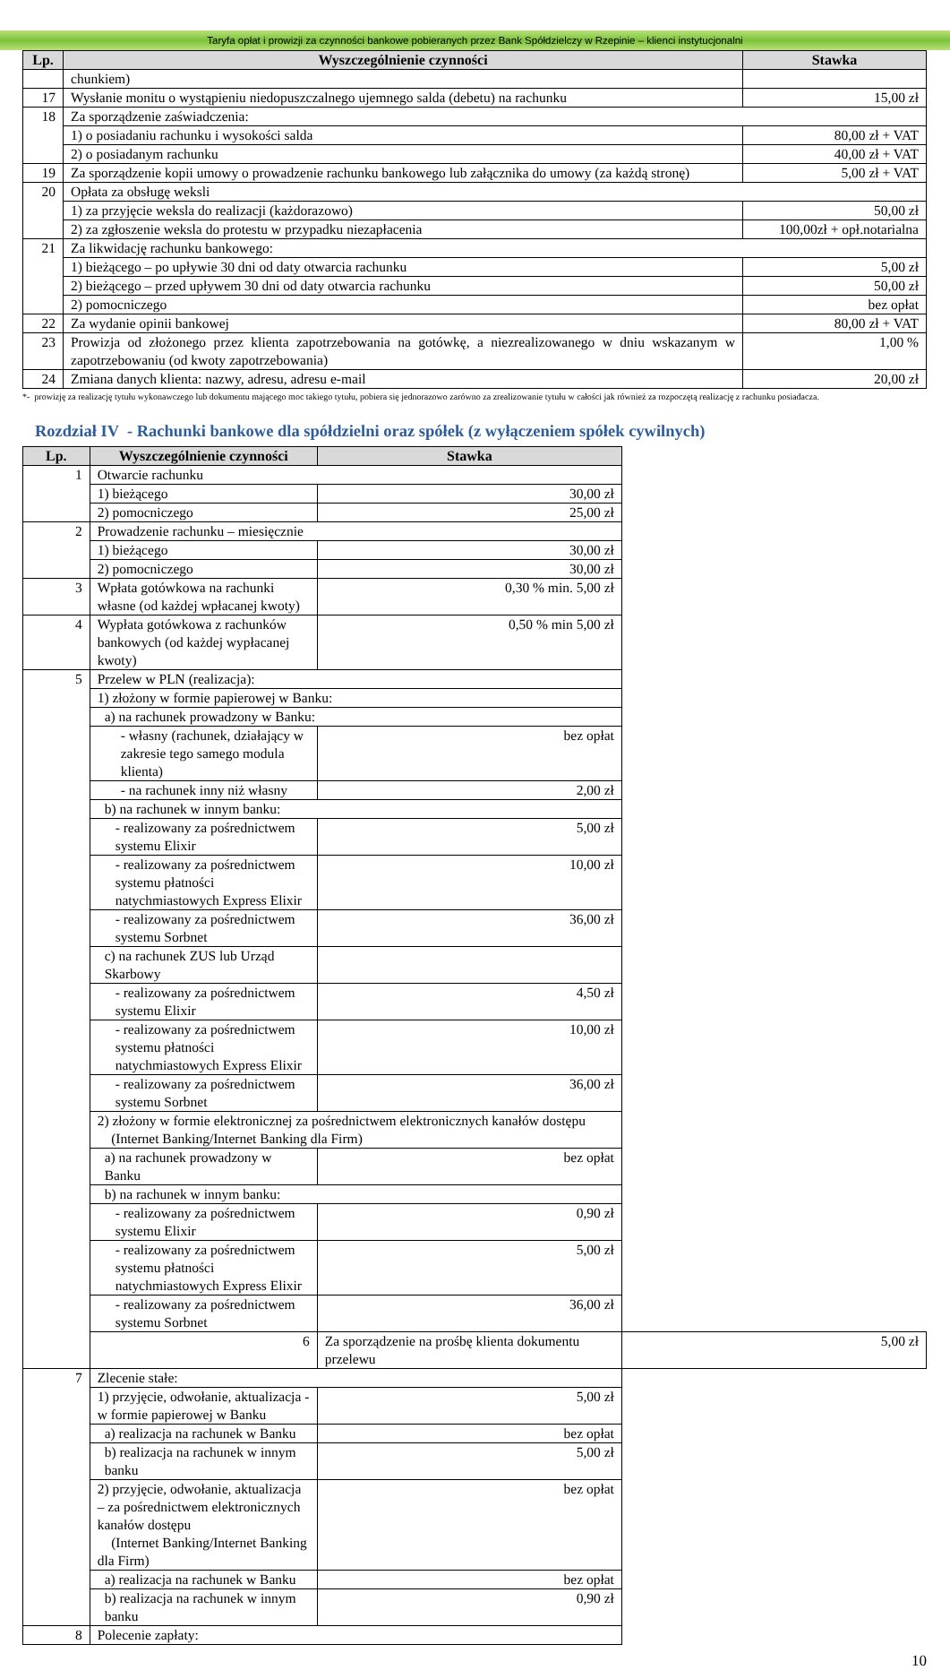Taryfa opłat i prowizji za czynności bankowe pobieranych przez Bank Spółdzielczy w Rzepinie – klienci instytucjonalni
| Lp. | Wyszczególnienie czynności | Stawka |
| --- | --- | --- |
| | chunkiem) | |
| 17 | Wysłanie monitu o wystąpieniu niedopuszczalnego ujemnego salda (debetu) na rachunku | 15,00 zł |
| 18 | Za sporządzenie zaświadczenia: | |
| | 1) o posiadaniu rachunku i wysokości salda | 80,00 zł + VAT |
| | 2) o posiadanym rachunku | 40,00 zł + VAT |
| 19 | Za sporządzenie kopii umowy o prowadzenie rachunku bankowego lub załącznika do umowy (za każdą stronę) | 5,00 zł + VAT |
| 20 | Opłata za obsługę weksli | |
| | 1) za przyjęcie weksla do realizacji (każdorazowo) | 50,00 zł |
| | 2) za zgłoszenie weksla do protestu w przypadku niezapłacenia | 100,00zł + opł.notarialna |
| 21 | Za likwidację rachunku bankowego: | |
| | 1) bieżącego – po upływie 30 dni od daty otwarcia rachunku | 5,00 zł |
| | 2) bieżącego – przed upływem 30 dni od daty otwarcia rachunku | 50,00 zł |
| | 2) pomocniczego | bez opłat |
| 22 | Za wydanie opinii bankowej | 80,00 zł + VAT |
| 23 | Prowizja od złożonego przez klienta zapotrzebowania na gotówkę, a niezrealizowanego w dniu wskazanym w zapotrzebowaniu (od kwoty zapotrzebowania) | 1,00 % |
| 24 | Zmiana danych klienta: nazwy, adresu, adresu e-mail | 20,00 zł |
*- prowizję za realizację tytułu wykonawczego lub dokumentu mającego moc takiego tytułu, pobiera się jednorazowo zarówno za zrealizowanie tytułu w całości jak również za rozpoczętą realizację z rachunku posiadacza.
Rozdział IV - Rachunki bankowe dla spółdzielni oraz spółek (z wyłączeniem spółek cywilnych)
| Lp. | Wyszczególnienie czynności | Stawka | |
| --- | --- | --- | --- |
| 1 | Otwarcie rachunku | | |
| | 1) bieżącego | 30,00 zł | |
| | 2) pomocniczego | 25,00 zł | |
| 2 | Prowadzenie rachunku – miesięcznie | | |
| | 1) bieżącego | 30,00 zł | |
| | 2) pomocniczego | 30,00 zł | |
| 3 | Wpłata gotówkowa na rachunki własne (od każdej wpłacanej kwoty) | 0,30 % min. 5,00 zł | |
| 4 | Wypłata gotówkowa z rachunków bankowych (od każdej wypłacanej kwoty) | 0,50 % min 5,00 zł | |
| 5 | Przelew w PLN (realizacja): | | |
| | 1) złożony w formie papierowej w Banku: | | |
| | a) na rachunek prowadzony w Banku: | | |
| | - własny (rachunek, działający w zakresie tego samego modula klienta) | bez opłat | |
| | - na rachunek inny niż własny | 2,00 zł | |
| | b) na rachunek w innym banku: | | |
| | - realizowany za pośrednictwem systemu Elixir | 5,00 zł | |
| | - realizowany za pośrednictwem systemu płatności natychmiastowych Express Elixir | 10,00 zł | |
| | - realizowany za pośrednictwem systemu Sorbnet | 36,00 zł | |
| | c) na rachunek ZUS lub Urząd Skarbowy | | |
| | - realizowany za pośrednictwem systemu Elixir | 4,50 zł | |
| | - realizowany za pośrednictwem systemu płatności natychmiastowych Express Elixir | 10,00 zł | |
| | - realizowany za pośrednictwem systemu Sorbnet | 36,00 zł | |
| | 2) złożony w formie elektronicznej za pośrednictwem elektronicznych kanałów dostępu (Internet Banking/Internet Banking dla Firm) | | |
| | a) na rachunek prowadzony w Banku | bez opłat | |
| | b) na rachunek w innym banku: | | |
| | - realizowany za pośrednictwem systemu Elixir | 0,90 zł | |
| | - realizowany za pośrednictwem systemu płatności natychmiastowych Express Elixir | 5,00 zł | |
| | - realizowany za pośrednictwem systemu Sorbnet | 36,00 zł | |
| | 6 | Za sporządzenie na prośbę klienta dokumentu przelewu | 5,00 zł |
| 7 | Zlecenie stałe: | | |
| | 1) przyjęcie, odwołanie, aktualizacja - w formie papierowej w Banku | 5,00 zł | |
| | a) realizacja na rachunek w Banku | bez opłat | |
| | b) realizacja na rachunek w innym banku | 5,00 zł | |
| | 2) przyjęcie, odwołanie, aktualizacja – za pośrednictwem elektronicznych kanałów dostępu (Internet Banking/Internet Banking dla Firm) | bez opłat | |
| | a) realizacja na rachunek w Banku | bez opłat | |
| | b) realizacja na rachunek w innym banku | 0,90 zł | |
| 8 | Polecenie zapłaty: | | |
10